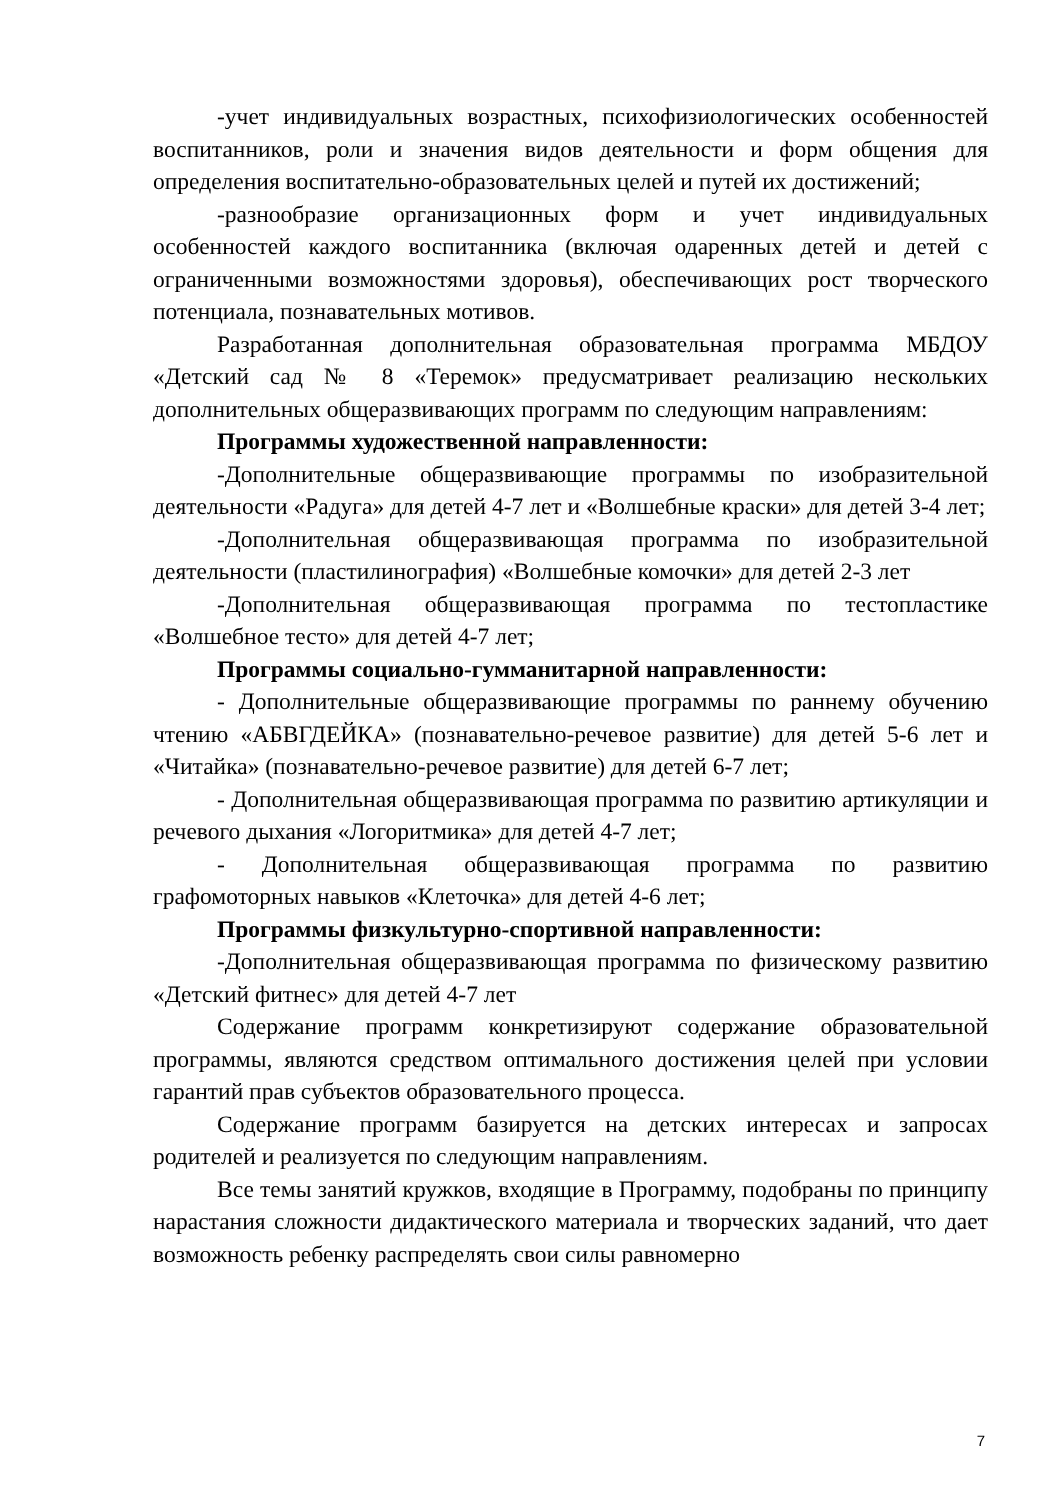-учет индивидуальных возрастных, психофизиологических особенностей воспитанников, роли и значения видов деятельности и форм общения для определения воспитательно-образовательных целей и путей их достижений;
-разнообразие организационных форм и учет индивидуальных особенностей каждого воспитанника (включая одаренных детей и детей с ограниченными возможностями здоровья), обеспечивающих рост творческого потенциала, познавательных мотивов.
Разработанная дополнительная образовательная программа МБДОУ «Детский сад № 8 «Теремок» предусматривает реализацию нескольких дополнительных общеразвивающих программ по следующим направлениям:
Программы художественной направленности:
-Дополнительные общеразвивающие программы по изобразительной деятельности «Радуга» для детей 4-7 лет и «Волшебные краски» для детей 3-4 лет;
-Дополнительная общеразвивающая программа по изобразительной деятельности (пластилинография) «Волшебные комочки» для детей 2-3 лет
-Дополнительная общеразвивающая программа по тестопластике «Волшебное тесто» для детей 4-7 лет;
Программы социально-гумманитарной направленности:
- Дополнительные общеразвивающие программы по раннему обучению чтению «АБВГДЕЙКА» (познавательно-речевое развитие) для детей 5-6 лет и «Читайка» (познавательно-речевое развитие) для детей 6-7 лет;
- Дополнительная общеразвивающая программа по развитию артикуляции и речевого дыхания «Логоритмика» для детей 4-7 лет;
- Дополнительная общеразвивающая программа по развитию графомоторных навыков «Клеточка» для детей 4-6 лет;
Программы физкультурно-спортивной направленности:
-Дополнительная общеразвивающая программа по физическому развитию «Детский фитнес» для детей 4-7 лет
Содержание программ конкретизируют содержание образовательной программы, являются средством оптимального достижения целей при условии гарантий прав субъектов образовательного процесса.
Содержание программ базируется на детских интересах и запросах родителей и реализуется по следующим направлениям.
Все темы занятий кружков, входящие в Программу, подобраны по принципу нарастания сложности дидактического материала и творческих заданий, что дает возможность ребенку распределять свои силы равномерно
7